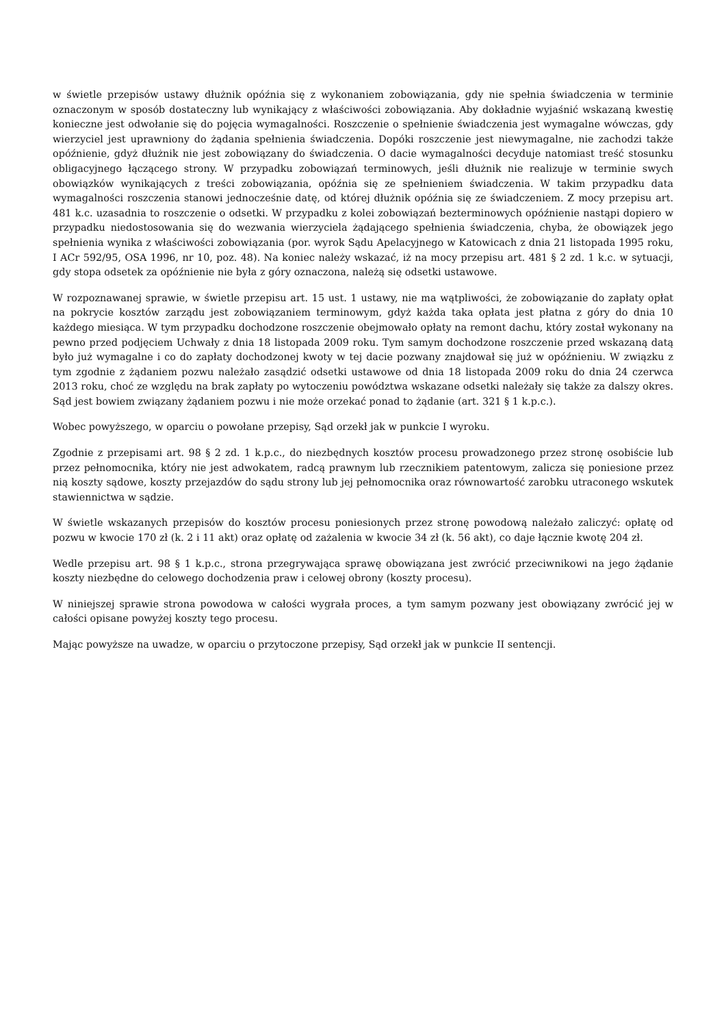w świetle przepisów ustawy dłużnik opóźnia się z wykonaniem zobowiązania, gdy nie spełnia świadczenia w terminie oznaczonym w sposób dostateczny lub wynikający z właściwości zobowiązania. Aby dokładnie wyjaśnić wskazaną kwestię konieczne jest odwołanie się do pojęcia wymagalności. Roszczenie o spełnienie świadczenia jest wymagalne wówczas, gdy wierzyciel jest uprawniony do żądania spełnienia świadczenia. Dopóki roszczenie jest niewymagalne, nie zachodzi także opóźnienie, gdyż dłużnik nie jest zobowiązany do świadczenia. O dacie wymagalności decyduje natomiast treść stosunku obligacyjnego łączącego strony. W przypadku zobowiązań terminowych, jeśli dłużnik nie realizuje w terminie swych obowiązków wynikających z treści zobowiązania, opóźnia się ze spełnieniem świadczenia. W takim przypadku data wymagalności roszczenia stanowi jednocześnie datę, od której dłużnik opóźnia się ze świadczeniem. Z mocy przepisu art. 481 k.c. uzasadnia to roszczenie o odsetki. W przypadku z kolei zobowiązań bezterminowych opóźnienie nastąpi dopiero w przypadku niedostosowania się do wezwania wierzyciela żądającego spełnienia świadczenia, chyba, że obowiązek jego spełnienia wynika z właściwości zobowiązania (por. wyrok Sądu Apelacyjnego w Katowicach z dnia 21 listopada 1995 roku, I ACr 592/95, OSA 1996, nr 10, poz. 48). Na koniec należy wskazać, iż na mocy przepisu art. 481 § 2 zd. 1 k.c. w sytuacji, gdy stopa odsetek za opóźnienie nie była z góry oznaczona, należą się odsetki ustawowe.
W rozpoznawanej sprawie, w świetle przepisu art. 15 ust. 1 ustawy, nie ma wątpliwości, że zobowiązanie do zapłaty opłat na pokrycie kosztów zarządu jest zobowiązaniem terminowym, gdyż każda taka opłata jest płatna z góry do dnia 10 każdego miesiąca. W tym przypadku dochodzone roszczenie obejmowało opłaty na remont dachu, który został wykonany na pewno przed podjęciem Uchwały z dnia 18 listopada 2009 roku. Tym samym dochodzone roszczenie przed wskazaną datą było już wymagalne i co do zapłaty dochodzonej kwoty w tej dacie pozwany znajdował się już w opóźnieniu. W związku z tym zgodnie z żądaniem pozwu należało zasądzić odsetki ustawowe od dnia 18 listopada 2009 roku do dnia 24 czerwca 2013 roku, choć ze względu na brak zapłaty po wytoczeniu powództwa wskazane odsetki należały się także za dalszy okres. Sąd jest bowiem związany żądaniem pozwu i nie może orzekać ponad to żądanie (art. 321 § 1 k.p.c.).
Wobec powyższego, w oparciu o powołane przepisy, Sąd orzekł jak w punkcie I wyroku.
Zgodnie z przepisami art. 98 § 2 zd. 1 k.p.c., do niezbędnych kosztów procesu prowadzonego przez stronę osobiście lub przez pełnomocnika, który nie jest adwokatem, radcą prawnym lub rzecznikiem patentowym, zalicza się poniesione przez nią koszty sądowe, koszty przejazdów do sądu strony lub jej pełnomocnika oraz równowartość zarobku utraconego wskutek stawiennictwa w sądzie.
W świetle wskazanych przepisów do kosztów procesu poniesionych przez stronę powodową należało zaliczyć: opłatę od pozwu w kwocie 170 zł (k. 2 i 11 akt) oraz opłatę od zażalenia w kwocie 34 zł (k. 56 akt), co daje łącznie kwotę 204 zł.
Wedle przepisu art. 98 § 1 k.p.c., strona przegrywająca sprawę obowiązana jest zwrócić przeciwnikowi na jego żądanie koszty niezbędne do celowego dochodzenia praw i celowej obrony (koszty procesu).
W niniejszej sprawie strona powodowa w całości wygrała proces, a tym samym pozwany jest obowiązany zwrócić jej w całości opisane powyżej koszty tego procesu.
Mając powyższe na uwadze, w oparciu o przytoczone przepisy, Sąd orzekł jak w punkcie II sentencji.